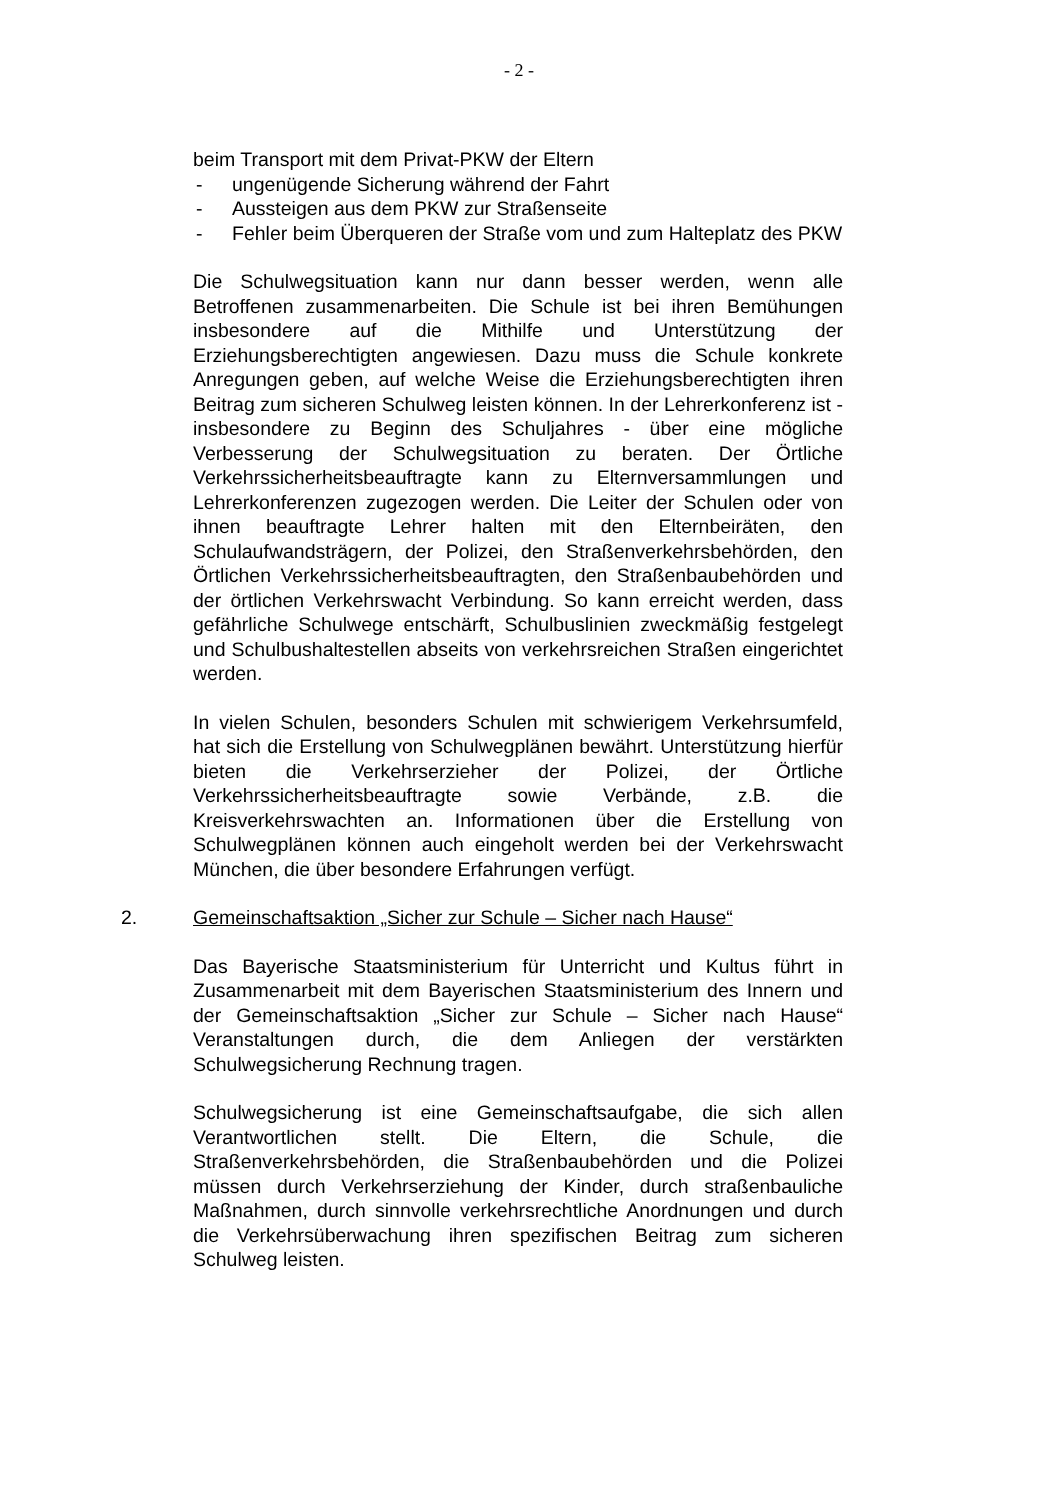- 2 -
beim Transport mit dem Privat-PKW der Eltern
- ungenügende Sicherung während der Fahrt
- Aussteigen aus dem PKW zur Straßenseite
- Fehler beim Überqueren der Straße vom und zum Halteplatz des PKW
Die Schulwegsituation kann nur dann besser werden, wenn alle Betroffenen zusammenarbeiten. Die Schule ist bei ihren Bemühungen insbesondere auf die Mithilfe und Unterstützung der Erziehungsberechtigten angewiesen. Dazu muss die Schule konkrete Anregungen geben, auf welche Weise die Erziehungsberechtigten ihren Beitrag zum sicheren Schulweg leisten können. In der Lehrerkonferenz ist - insbesondere zu Beginn des Schuljahres - über eine mögliche Verbesserung der Schulwegsituation zu beraten. Der Örtliche Verkehrssicherheitsbeauftragte kann zu Elternversammlungen und Lehrerkonferenzen zugezogen werden. Die Leiter der Schulen oder von ihnen beauftragte Lehrer halten mit den Elternbeiräten, den Schulaufwandsträgern, der Polizei, den Straßenverkehrsbehörden, den Örtlichen Verkehrssicherheitsbeauftragten, den Straßenbaubehörden und der örtlichen Verkehrswacht Verbindung. So kann erreicht werden, dass gefährliche Schulwege entschärft, Schulbuslinien zweckmäßig festgelegt und Schulbushaltestellen abseits von verkehrsreichen Straßen eingerichtet werden.
In vielen Schulen, besonders Schulen mit schwierigem Verkehrsumfeld, hat sich die Erstellung von Schulwegplänen bewährt. Unterstützung hierfür bieten die Verkehrserzieher der Polizei, der Örtliche Verkehrssicherheitsbeauftragte sowie Verbände, z.B. die Kreisverkehrswachten an. Informationen über die Erstellung von Schulwegplänen können auch eingeholt werden bei der Verkehrswacht München, die über besondere Erfahrungen verfügt.
2. Gemeinschaftsaktion „Sicher zur Schule – Sicher nach Hause“
Das Bayerische Staatsministerium für Unterricht und Kultus führt in Zusammenarbeit mit dem Bayerischen Staatsministerium des Innern und der Gemeinschaftsaktion „Sicher zur Schule – Sicher nach Hause“ Veranstaltungen durch, die dem Anliegen der verstärkten Schulwegsicherung Rechnung tragen.
Schulwegsicherung ist eine Gemeinschaftsaufgabe, die sich allen Verantwortlichen stellt. Die Eltern, die Schule, die Straßenverkehrsbehörden, die Straßenbaubehörden und die Polizei müssen durch Verkehrserziehung der Kinder, durch straßenbauliche Maßnahmen, durch sinnvolle verkehrsrechtliche Anordnungen und durch die Verkehrsüberwachung ihren spezifischen Beitrag zum sicheren Schulweg leisten.